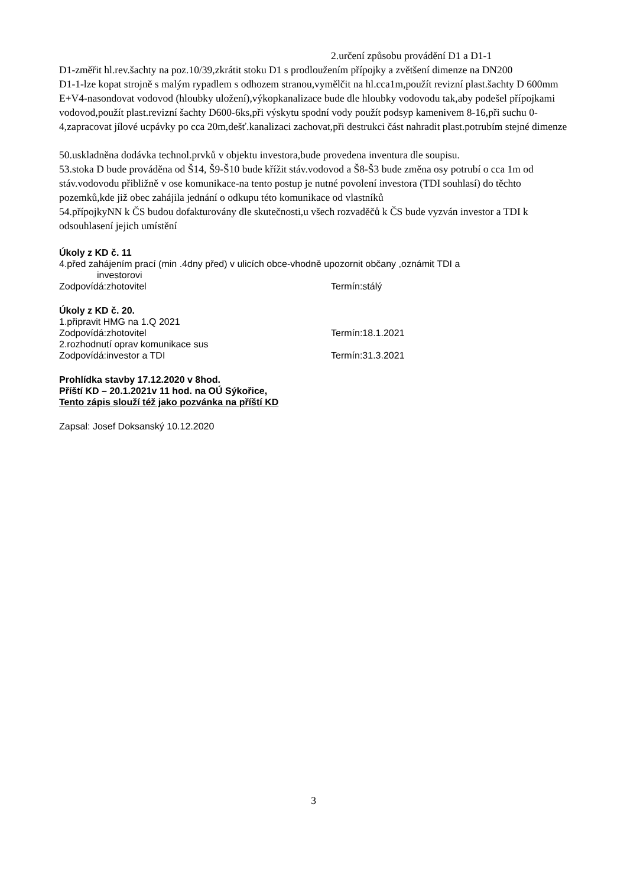2.určení způsobu provádění D1 a D1-1
D1-změřit hl.rev.šachty na poz.10/39,zkrátit stoku D1 s prodloužením přípojky a zvětšení dimenze na DN200
D1-1-lze kopat strojně s malým rypadlem s odhozem stranou,vymělčit na hl.cca1m,použít revizní plast.šachty D 600mm
E+V4-nasondovat vodovod (hloubky uložení),výkopkanalizace bude dle hloubky vodovodu tak,aby podešel přípojkami vodovod,použít plast.revizní šachty D600-6ks,při výskytu spodní vody použít podsyp kamenivem 8-16,při suchu 0-4,zapracovat jílové ucpávky po cca 20m,dešť.kanalizaci zachovat,při destrukci část nahradit plast.potrubím stejné dimenze
50.uskladněna dodávka technol.prvků v objektu investora,bude provedena inventura dle soupisu.
53.stoka D bude prováděna od Š14, Š9-Š10 bude křížit stáv.vodovod a Š8-Š3 bude změna osy potrubí o cca 1m od stáv.vodovodu přibližně v ose komunikace-na tento postup je nutné povolení investora (TDI souhlasí) do těchto pozemků,kde již obec zahájila jednání o odkupu této komunikace od vlastníků
54.přípojkyNN k ČS budou dofakturovány dle skutečnosti,u všech rozvaděčů k ČS bude vyzván investor a TDI k odsouhlasení jejich umístění
Úkoly z KD č. 11
4.před zahájením prací (min .4dny před) v ulicích obce-vhodně upozornit občany ,oznámit TDI a
investorovi
Zodpovídá:zhotovitel Termín:stálý
Úkoly z KD č. 20.
1.připravit HMG na 1.Q 2021
Zodpovídá:zhotovitel Termín:18.1.2021
2.rozhodnutí oprav komunikace sus
Zodpovídá:investor a TDI Termín:31.3.2021
Prohlídka stavby 17.12.2020 v 8hod.
Příští KD – 20.1.2021v 11 hod. na OÚ Sýkořice,
Tento zápis slouží též jako pozvánka na příští KD
Zapsal: Josef Doksanský 10.12.2020
3